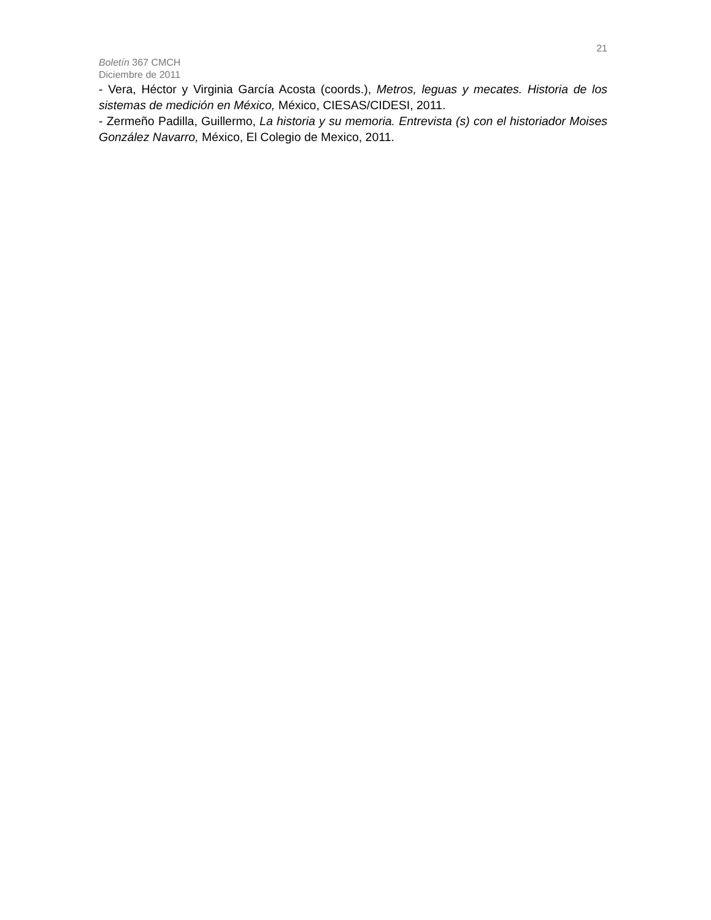21
Boletín 367 CMCH
Diciembre de 2011
- Vera, Héctor y Virginia García Acosta (coords.), Metros, leguas y mecates. Historia de los sistemas de medición en México, México, CIESAS/CIDESI, 2011.
- Zermeño Padilla, Guillermo, La historia y su memoria. Entrevista (s) con el historiador Moises González Navarro, México, El Colegio de Mexico, 2011.